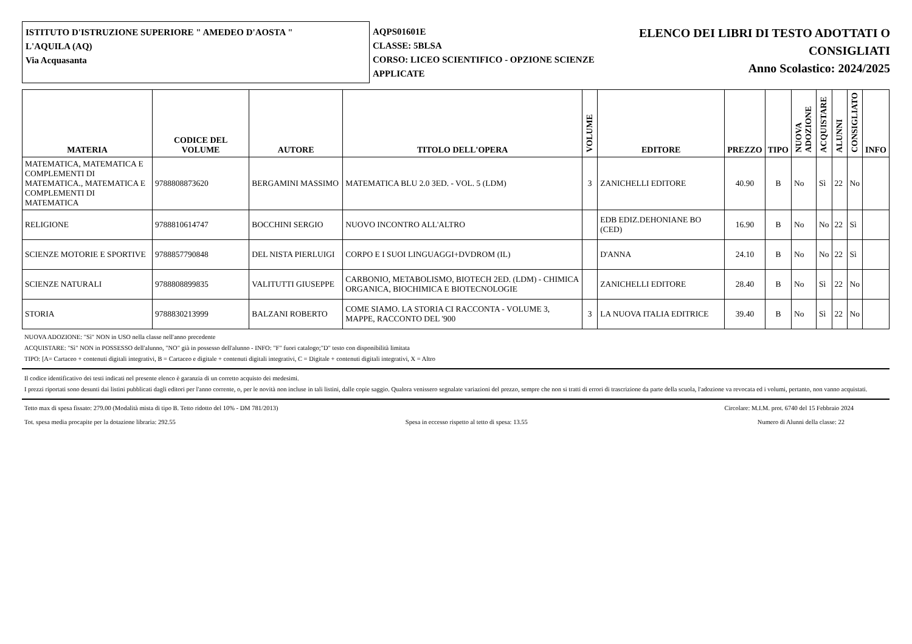ISTITUTO D'ISTRUZIONE SUPERIORE " AMEDEO D'AOSTA "
L'AQUILA (AQ)
Via Acquasanta
AQPS01601E
CLASSE: 5BLSA
CORSO: LICEO SCIENTIFICO - OPZIONE SCIENZE APPLICATE
ELENCO DEI LIBRI DI TESTO ADOTTATI O
CONSIGLIATI
Anno Scolastico: 2024/2025
| MATERIA | CODICE DEL VOLUME | AUTORE | TITOLO DELL'OPERA | VOLUME | EDITORE | PREZZO | TIPO | NUOVA ADOZIONE | ACQUISTARE | ALUNNI | CONSIGLIATO | INFO |
| --- | --- | --- | --- | --- | --- | --- | --- | --- | --- | --- | --- | --- |
| MATEMATICA, MATEMATICA E COMPLEMENTI DI MATEMATICA., MATEMATICA E COMPLEMENTI DI MATEMATICA | 9788808873620 | BERGAMINI MASSIMO | MATEMATICA BLU 2.0 3ED. - VOL. 5 (LDM) | 3 | ZANICHELLI EDITORE | 40.90 | B | No | Sì | 22 | No | |
| RELIGIONE | 9788810614747 | BOCCHINI SERGIO | NUOVO INCONTRO ALL'ALTRO | | EDB EDIZ.DEHONIANE BO (CED) | 16.90 | B | No | No | 22 | Sì | |
| SCIENZE MOTORIE E SPORTIVE | 9788857790848 | DEL NISTA PIERLUIGI | CORPO E I SUOI LINGUAGGI+DVDROM (IL) | | D'ANNA | 24.10 | B | No | No | 22 | Sì | |
| SCIENZE NATURALI | 9788808899835 | VALITUTTI GIUSEPPE | CARBONIO, METABOLISMO, BIOTECH 2ED. (LDM) - CHIMICA ORGANICA, BIOCHIMICA E BIOTECNOLOGIE | | ZANICHELLI EDITORE | 28.40 | B | No | Sì | 22 | No | |
| STORIA | 9788830213999 | BALZANI ROBERTO | COME SIAMO. LA STORIA CI RACCONTA - VOLUME 3, MAPPE, RACCONTO DEL '900 | 3 | LA NUOVA ITALIA EDITRICE | 39.40 | B | No | Sì | 22 | No | |
NUOVA ADOZIONE: "Sì" NON in USO nella classe nell'anno precedente
ACQUISTARE: "Sì" NON in POSSESSO dell'alunno, "NO" già in possesso dell'alunno - INFO: "F" fuori catalogo;"D" testo con disponibilità limitata
TIPO: [A= Cartaceo + contenuti digitali integrativi, B = Cartaceo e digitale + contenuti digitali integrativi, C = Digitale + contenuti digitali integrativi, X = Altro
Il codice identificativo dei testi indicati nel presente elenco è garanzia di un corretto acquisto dei medesimi.
I prezzi riportati sono desunti dai listini pubblicati dagli editori per l'anno corrente, o, per le novità non incluse in tali listini, dalle copie saggio. Qualora venissero segnalate variazioni del prezzo, sempre che non si tratti di errori di trascrizione da parte della scuola, l'adozione va revocata ed i volumi, pertanto, non vanno acquistati.
Tetto max di spesa fissato: 279.00 (Modalità mista di tipo B. Tetto ridotto del 10% - DM 781/2013) Circolare: M.I.M. prot. 6740 del 15 Febbraio 2024
Tot. spesa media procapite per la dotazione libraria: 292.55 Spesa in eccesso rispetto al tetto di spesa: 13.55 Numero di Alunni della classe: 22